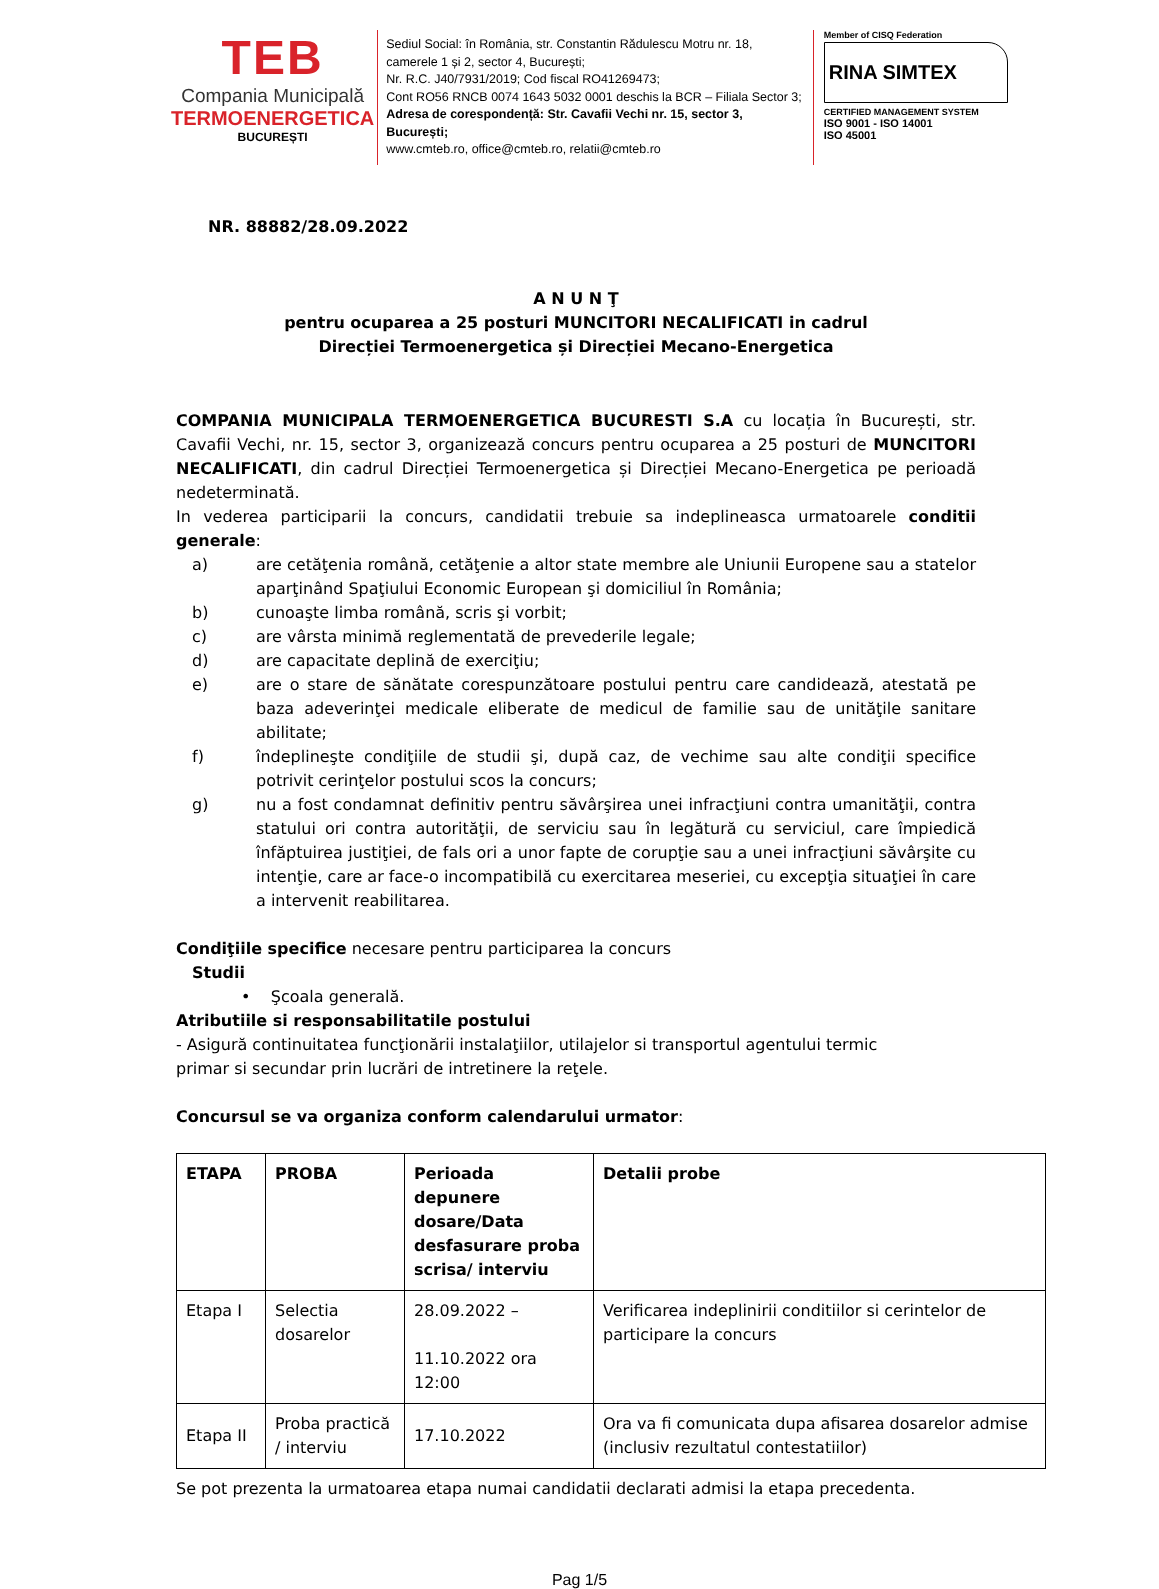TEB
Compania Municipală
TERMOENERGETICA
BUCUREȘTI
Sediul Social: în România, str. Constantin Rădulescu Motru nr. 18, camerele 1 și 2, sector 4, București;
Nr. R.C. J40/7931/2019; Cod fiscal RO41269473;
Cont RO56 RNCB 0074 1643 5032 0001 deschis la BCR – Filiala Sector 3;
Adresa de corespondență: Str. Cavafii Vechi nr. 15, sector 3, București;
www.cmteb.ro, office@cmteb.ro, relatii@cmteb.ro
Member of CISQ Federation
RINA SIMTEX
CERTIFIED MANAGEMENT SYSTEM
ISO 9001 - ISO 14001
ISO 45001
NR. 88882/28.09.2022
A N U N Ţ
pentru ocuparea a 25 posturi MUNCITORI NECALIFICATI in cadrul
Direcției Termoenergetica și Direcției Mecano-Energetica
COMPANIA MUNICIPALA TERMOENERGETICA BUCURESTI S.A cu locația în București, str. Cavafii Vechi, nr. 15, sector 3, organizează concurs pentru ocuparea a 25 posturi de MUNCITORI NECALIFICATI, din cadrul Direcției Termoenergetica și Direcției Mecano-Energetica pe perioadă nedeterminată.
In vederea participarii la concurs, candidatii trebuie sa indeplineasca urmatoarele conditii generale:
a) are cetăţenia română, cetăţenie a altor state membre ale Uniunii Europene sau a statelor aparţinând Spaţiului Economic European şi domiciliul în România;
b) cunoaşte limba română, scris şi vorbit;
c) are vârsta minimă reglementată de prevederile legale;
d) are capacitate deplină de exerciţiu;
e) are o stare de sănătate corespunzătoare postului pentru care candidează, atestată pe baza adeverinţei medicale eliberate de medicul de familie sau de unităţile sanitare abilitate;
f) îndeplineşte condiţiile de studii şi, după caz, de vechime sau alte condiţii specifice potrivit cerinţelor postului scos la concurs;
g) nu a fost condamnat definitiv pentru săvârşirea unei infracţiuni contra umanităţii, contra statului ori contra autorităţii, de serviciu sau în legătură cu serviciul, care împiedică înfăptuirea justiţiei, de fals ori a unor fapte de corupţie sau a unei infracţiuni săvârşite cu intenţie, care ar face-o incompatibilă cu exercitarea meseriei, cu excepţia situaţiei în care a intervenit reabilitarea.
Condiţiile specifice necesare pentru participarea la concurs
Studii
• Şcoala generală.
Atributiile si responsabilitatile postului
- Asigură continuitatea funcţionării instalaţiilor, utilajelor si transportul agentului termic
primar si secundar prin lucrări de intretinere la reţele.
Concursul se va organiza conform calendarului urmator:
| ETAPA | PROBA | Perioada depunere dosare/Data desfasurare proba scrisa/ interviu | Detalii probe |
| --- | --- | --- | --- |
| Etapa I | Selectia dosarelor | 28.09.2022 – 11.10.2022 ora 12:00 | Verificarea indeplinirii conditiilor si cerintelor de participare la concurs |
| Etapa II | Proba practică / interviu | 17.10.2022 | Ora va fi comunicata dupa afisarea dosarelor admise (inclusiv rezultatul contestatiilor) |
Se pot prezenta la urmatoarea etapa numai candidatii declarati admisi la etapa precedenta.
Pag 1/5